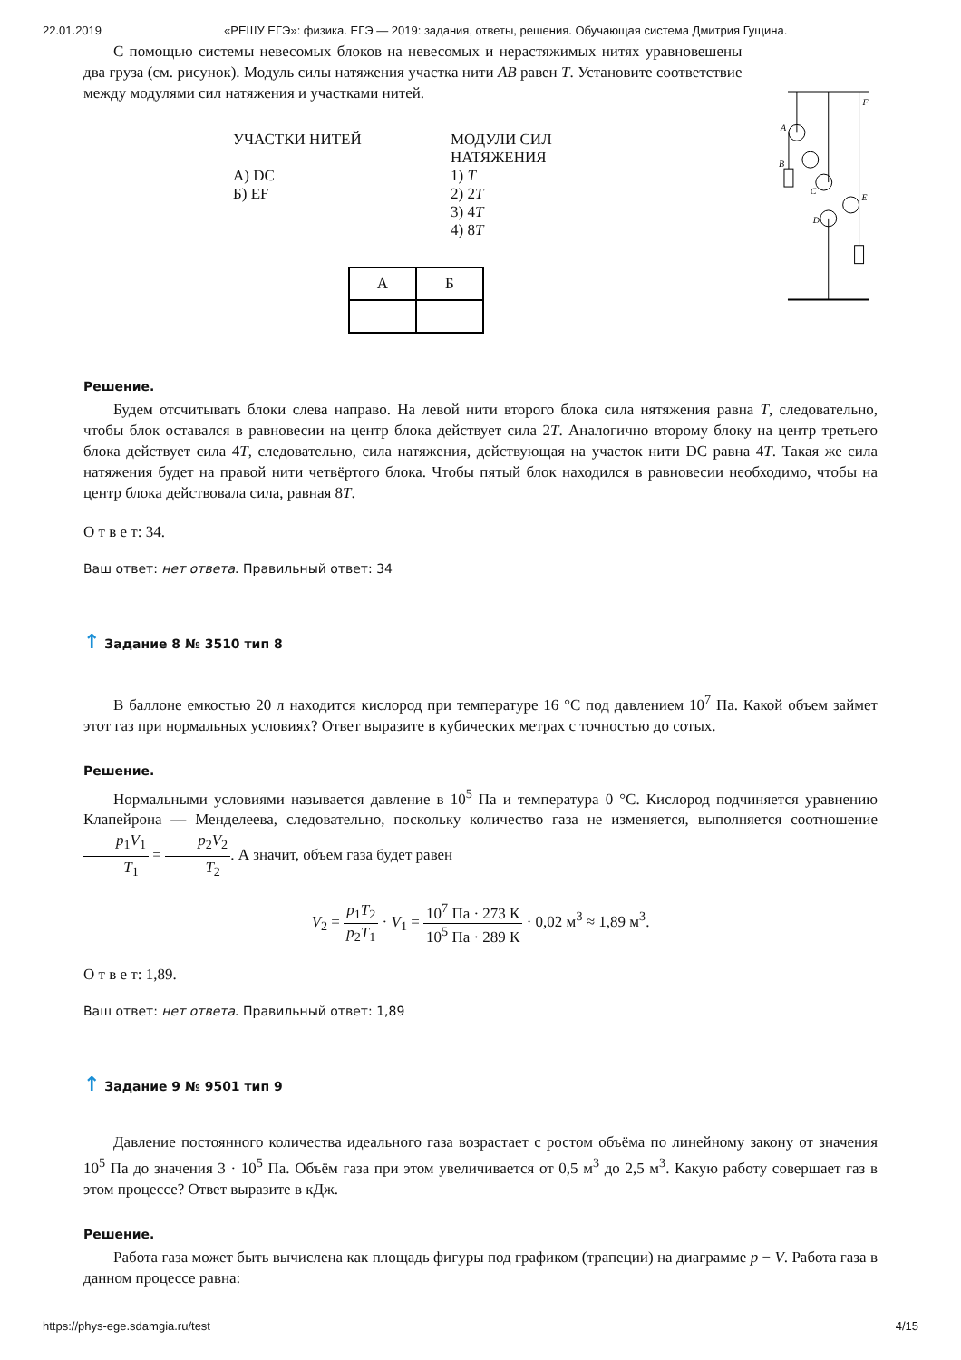22.01.2019 «РЕШУ ЕГЭ»: физика. ЕГЭ — 2019: задания, ответы, решения. Обучающая система Дмитрия Гущина.
С помощью системы невесомых блоков на невесомых и нерастяжимых нитях уравновешены два груза (см. рисунок). Модуль силы натяжения участка нити AB равен T. Установите соответствие между модулями сил натяжения и участками нитей.
УЧАСТКИ НИТЕЙ
А) DC
Б) EF
МОДУЛИ СИЛ
НАТЯЖЕНИЯ
1) T
2) 2T
3) 4T
4) 8T
| А | Б |
A
B
C
D
E
F
Решение.
Будем отсчитывать блоки слева направо. На левой нити второго блока сила нятяжения равна T, следовательно, чтобы блок оставался в равновесии на центр блока действует сила 2T. Аналогично второму блоку на центр третьего блока действует сила 4T, следовательно, сила натяжения, действующая на участок нити DC равна 4T. Такая же сила натяжения будет на правой нити четвёртого блока. Чтобы пятый блок находился в равновесии необходимо, чтобы на центр блока действовала сила, равная 8T.
О т в е т: 34.
Ваш ответ: нет ответа. Правильный ответ: 34
↑ Задание 8 № 3510 тип 8
В баллоне емкостью 20 л находится кислород при температуре 16 °C под давлением 10<sup>7</sup> Па. Какой объем займет этот газ при нормальных условиях? Ответ выразите в кубических метрах с точностью до сотых.
Решение.
Нормальными условиями называется давление в 10<sup>5</sup> Па и температура 0 °C. Кислород подчиняется уравнению Клапейрона — Менделеева, следовательно, поскольку количество газа не изменяется, выполняется соотношение p<sub>1</sub>V<sub>1</sub> T<sub>1</sub> = p<sub>2</sub>V<sub>2</sub> T<sub>2</sub>. А значит, объем газа будет равен
V<sub>2</sub> = p<sub>1</sub>T<sub>2</sub> p<sub>2</sub>T<sub>1</sub> · V<sub>1</sub> = 10<sup>7</sup> Па · 273 К 10<sup>5</sup> Па · 289 К · 0,02 м<sup>3</sup> ≈ 1,89 м<sup>3</sup>.
О т в е т: 1,89.
Ваш ответ: нет ответа. Правильный ответ: 1,89
↑ Задание 9 № 9501 тип 9
Давление постоянного количества идеального газа возрастает с ростом объёма по линейному закону от значения 10<sup>5</sup> Па до значения 3 · 10<sup>5</sup> Па. Объём газа при этом увеличивается от 0,5 м<sup>3</sup> до 2,5 м<sup>3</sup>. Какую работу совершает газ в этом процессе? Ответ выразите в кДж.
Решение.
Работа газа может быть вычислена как площадь фигуры под графиком (трапеции) на диаграмме p − V. Работа газа в данном процессе равна:
https://phys-ege.sdamgia.ru/test 4/15